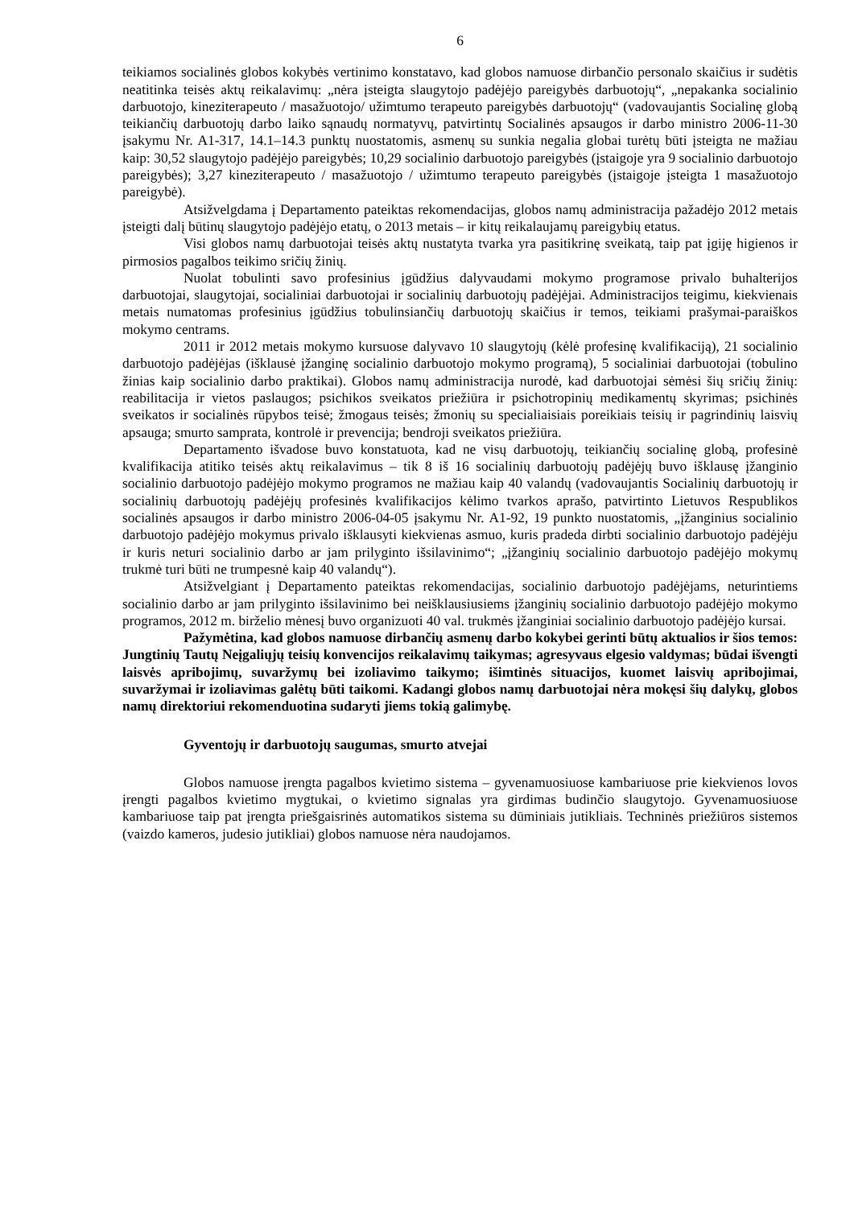6
teikiamos socialinės globos kokybės vertinimo konstatavo, kad globos namuose dirbančio personalo skaičius ir sudėtis neatitinka teisės aktų reikalavimų: „nėra įsteigta slaugytojo padėjėjo pareigybės darbuotojų“, „nepakanka socialinio darbuotojo, kineziterapeuto / masažuotojo/ užimtumo terapeuto pareigybės darbuotojų“ (vadovaujantis Socialinę globą teikiančių darbuotojų darbo laiko sąnaudų normatyvų, patvirtintų Socialinės apsaugos ir darbo ministro 2006-11-30 įsakymu Nr. A1-317, 14.1–14.3 punktų nuostatomis, asmenų su sunkia negalia globai turėtų būti įsteigta ne mažiau kaip: 30,52 slaugytojo padėjėjo pareigybės; 10,29 socialinio darbuotojo pareigybės (įstaigoje yra 9 socialinio darbuotojo pareigybės); 3,27 kineziterapeuto / masažuotojo / užimtumo terapeuto pareigybės (įstaigoje įsteigta 1 masažuotojo pareigybė).
Atsižvelgdama į Departamento pateiktas rekomendacijas, globos namų administracija pažadėjo 2012 metais įsteigti dalį būtinų slaugytojo padėjėjo etatų, o 2013 metais – ir kitų reikalaujamų pareigybių etatus.
Visi globos namų darbuotojai teisės aktų nustatyta tvarka yra pasitikrinę sveikatą, taip pat įgiję higienos ir pirmosios pagalbos teikimo sričių žinių.
Nuolat tobulinti savo profesinius įgūdžius dalyvaudami mokymo programose privalo buhalterijos darbuotojai, slaugytojai, socialiniai darbuotojai ir socialinių darbuotojų padėjėjai. Administracijos teigimu, kiekvienais metais numatomas profesinius įgūdžius tobulinsiančių darbuotojų skaičius ir temos, teikiami prašymai-paraiškos mokymo centrams.
2011 ir 2012 metais mokymo kursuose dalyvavo 10 slaugytojų (kėlė profesinę kvalifikaciją), 21 socialinio darbuotojo padėjėjas (išklausė įžanginę socialinio darbuotojo mokymo programą), 5 socialiniai darbuotojai (tobulino žinias kaip socialinio darbo praktikai). Globos namų administracija nurodė, kad darbuotojai sėmėsi šių sričių žinių: reabilitacija ir vietos paslaugos; psichikos sveikatos priežiūra ir psichotropinių medikamentų skyrimas; psichinės sveikatos ir socialinės rūpybos teisė; žmogaus teisės; žmonių su specialiaisiais poreikiais teisių ir pagrindinių laisvių apsauga; smurto samprata, kontrolė ir prevencija; bendroji sveikatos priežiūra.
Departamento išvadose buvo konstatuota, kad ne visų darbuotojų, teikiančių socialinę globą, profesinė kvalifikacija atitiko teisės aktų reikalavimus – tik 8 iš 16 socialinių darbuotojų padėjėjų buvo išklausę įžanginio socialinio darbuotojo padėjėjo mokymo programos ne mažiau kaip 40 valandų (vadovaujantis Socialinių darbuotojų ir socialinių darbuotojų padėjėjų profesinės kvalifikacijos kėlimo tvarkos aprašo, patvirtinto Lietuvos Respublikos socialinės apsaugos ir darbo ministro 2006-04-05 įsakymu Nr. A1-92, 19 punkto nuostatomis, „įžanginius socialinio darbuotojo padėjėjo mokymus privalo išklausyti kiekvienas asmuo, kuris pradeda dirbti socialinio darbuotojo padėjėju ir kuris neturi socialinio darbo ar jam prilyginto išsilavinimo“; „įžanginių socialinio darbuotojo padėjėjo mokymų trukmė turi būti ne trumpesnė kaip 40 valandų“).
Atsižvelgiant į Departamento pateiktas rekomendacijas, socialinio darbuotojo padėjėjams, neturintiems socialinio darbo ar jam prilyginto išsilavinimo bei neišklausiusiems įžanginių socialinio darbuotojo padėjėjo mokymo programos, 2012 m. birželio mėnesį buvo organizuoti 40 val. trukmės įžanginiai socialinio darbuotojo padėjėjo kursai.
Pažymėtina, kad globos namuose dirbančių asmenų darbo kokybei gerinti būtų aktualios ir šios temos: Jungtinių Tautų Neįgaliųjų teisių konvencijos reikalavimų taikymas; agresyvaus elgesio valdymas; būdai išvengti laisvės apribojimų, suvaržymų bei izoliavimo taikymo; išimtinės situacijos, kuomet laisvių apribojimai, suvaržymai ir izoliavimas galėtų būti taikomi. Kadangi globos namų darbuotojai nėra mokęsi šių dalykų, globos namų direktoriui rekomenduotina sudaryti jiems tokią galimybę.
Gyventojų ir darbuotojų saugumas, smurto atvejai
Globos namuose įrengta pagalbos kvietimo sistema – gyvenamuosiuose kambariuose prie kiekvienos lovos įrengti pagalbos kvietimo mygtukai, o kvietimo signalas yra girdimas budinčio slaugytojo. Gyvenamuosiuose kambariuose taip pat įrengta priešgaisrinės automatikos sistema su dūminiais jutikliais. Techninės priežiūros sistemos (vaizdo kameros, judesio jutikliai) globos namuose nėra naudojamos.